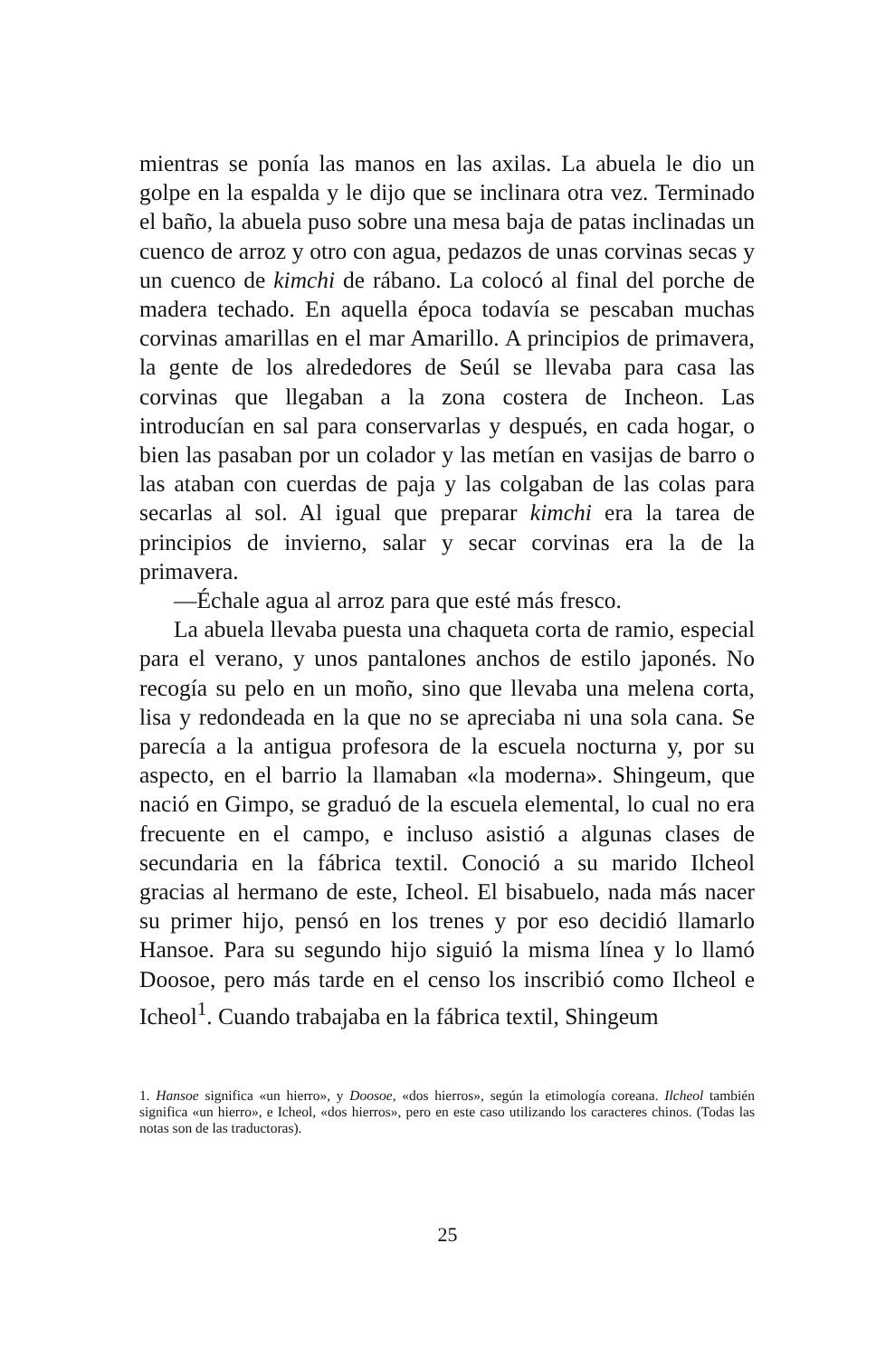mientras se ponía las manos en las axilas. La abuela le dio un golpe en la espalda y le dijo que se inclinara otra vez. Terminado el baño, la abuela puso sobre una mesa baja de patas inclinadas un cuenco de arroz y otro con agua, pedazos de unas corvinas secas y un cuenco de kimchi de rábano. La colocó al final del porche de madera techado. En aquella época todavía se pescaban muchas corvinas amarillas en el mar Amarillo. A principios de primavera, la gente de los alrededores de Seúl se llevaba para casa las corvinas que llegaban a la zona costera de Incheon. Las introducían en sal para conservarlas y después, en cada hogar, o bien las pasaban por un colador y las metían en vasijas de barro o las ataban con cuerdas de paja y las colgaban de las colas para secarlas al sol. Al igual que preparar kimchi era la tarea de principios de invierno, salar y secar corvinas era la de la primavera.
—Échale agua al arroz para que esté más fresco.
La abuela llevaba puesta una chaqueta corta de ramio, especial para el verano, y unos pantalones anchos de estilo japonés. No recogía su pelo en un moño, sino que llevaba una melena corta, lisa y redondeada en la que no se apreciaba ni una sola cana. Se parecía a la antigua profesora de la escuela nocturna y, por su aspecto, en el barrio la llamaban «la moderna». Shingeum, que nació en Gimpo, se graduó de la escuela elemental, lo cual no era frecuente en el campo, e incluso asistió a algunas clases de secundaria en la fábrica textil. Conoció a su marido Ilcheol gracias al hermano de este, Icheol. El bisabuelo, nada más nacer su primer hijo, pensó en los trenes y por eso decidió llamarlo Hansoe. Para su segundo hijo siguió la misma línea y lo llamó Doosoe, pero más tarde en el censo los inscribió como Ilcheol e Icheol<sup>1</sup>. Cuando trabajaba en la fábrica textil, Shingeum
1. Hansoe significa «un hierro», y Doosoe, «dos hierros», según la etimología coreana. Ilcheol también significa «un hierro», e Icheol, «dos hierros», pero en este caso utilizando los caracteres chinos. (Todas las notas son de las traductoras).
25